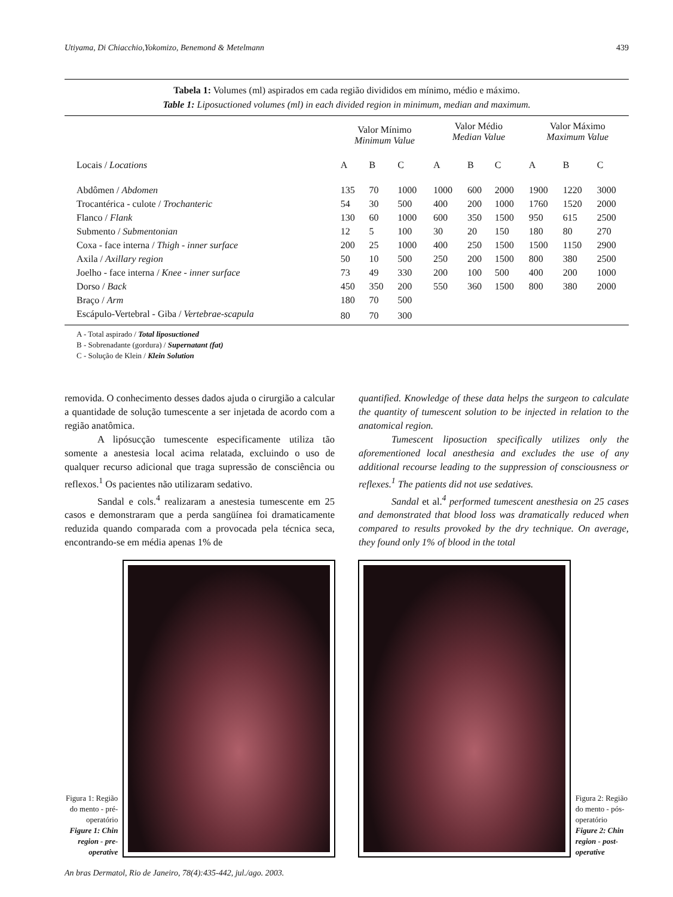Utiyama, Di Chiacchio,Yokomizo, Benemond & Metelmann 439
Tabela 1: Volumes (ml) aspirados em cada região divididos em mínimo, médio e máximo.
Table 1: Liposuctioned volumes (ml) in each divided region in minimum, median and maximum.
| | Valor Mínimo Minimum Value | | | Valor Médio Median Value | | | Valor Máximo Maximum Value | | |
| --- | --- | --- | --- | --- | --- | --- | --- | --- | --- |
| Locais / Locations | A | B | C | A | B | C | A | B | C |
| Abdômen / Abdomen | 135 | 70 | 1000 | 1000 | 600 | 2000 | 1900 | 1220 | 3000 |
| Trocantérica - culote / Trochanteric | 54 | 30 | 500 | 400 | 200 | 1000 | 1760 | 1520 | 2000 |
| Flanco / Flank | 130 | 60 | 1000 | 600 | 350 | 1500 | 950 | 615 | 2500 |
| Submento / Submentonian | 12 | 5 | 100 | 30 | 20 | 150 | 180 | 80 | 270 |
| Coxa - face interna / Thigh - inner surface | 200 | 25 | 1000 | 400 | 250 | 1500 | 1500 | 1150 | 2900 |
| Axila / Axillary region | 50 | 10 | 500 | 250 | 200 | 1500 | 800 | 380 | 2500 |
| Joelho - face interna / Knee - inner surface | 73 | 49 | 330 | 200 | 100 | 500 | 400 | 200 | 1000 |
| Dorso / Back | 450 | 350 | 200 | 550 | 360 | 1500 | 800 | 380 | 2000 |
| Braço / Arm | 180 | 70 | 500 | | | | | | |
| Escápulo-Vertebral - Giba / Vertebrae-scapula | 80 | 70 | 300 | | | | | | |
A - Total aspirado / Total liposuctioned
B - Sobrenadante (gordura) / Supernatant (fat)
C - Solução de Klein / Klein Solution
removida. O conhecimento desses dados ajuda o cirurgião a calcular a quantidade de solução tumescente a ser injetada de acordo com a região anatômica.
A lipósucção tumescente especificamente utiliza tão somente a anestesia local acima relatada, excluindo o uso de qualquer recurso adicional que traga supressão de consciência ou reflexos.<sup>1</sup> Os pacientes não utilizaram sedativo.
Sandal e cols.<sup>4</sup> realizaram a anestesia tumescente em 25 casos e demonstraram que a perda sangüínea foi dramaticamente reduzida quando comparada com a provocada pela técnica seca, encontrando-se em média apenas 1% de
quantified. Knowledge of these data helps the surgeon to calculate the quantity of tumescent solution to be injected in relation to the anatomical region.
Tumescent liposuction specifically utilizes only the aforementioned local anesthesia and excludes the use of any additional recourse leading to the suppression of consciousness or reflexes.<sup>1</sup> The patients did not use sedatives.
Sandal et al.<sup>4</sup> performed tumescent anesthesia on 25 cases and demonstrated that blood loss was dramatically reduced when compared to results provoked by the dry technique. On average, they found only 1% of blood in the total
Figura 1: Região do mento - pré-operatório
Figure 1: Chin region - pre-operative
Figura 2: Região do mento - pós-operatório
Figure 2: Chin region - post-operative
An bras Dermatol, Rio de Janeiro, 78(4):435-442, jul./ago. 2003.